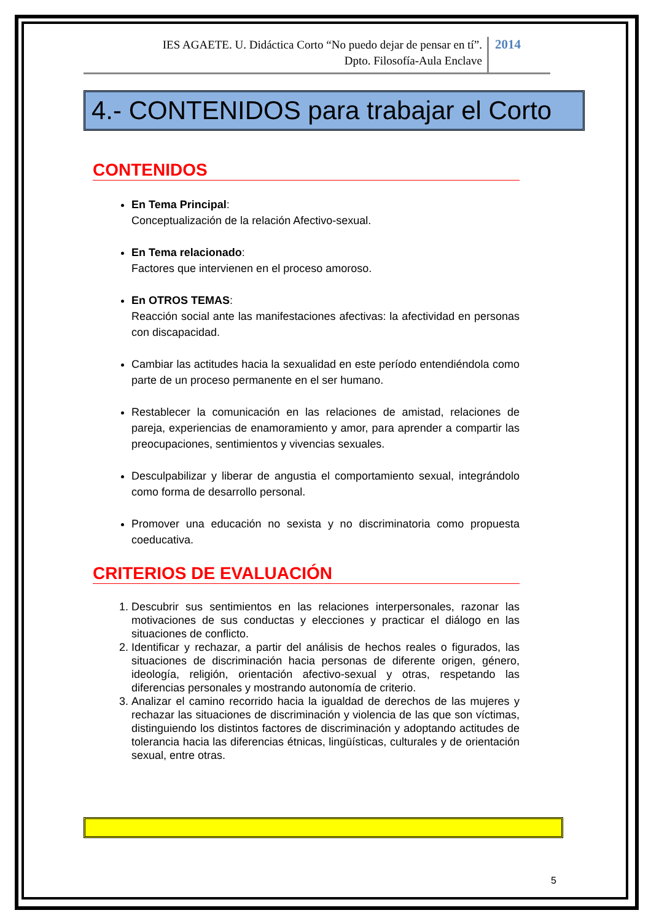IES AGAETE. U. Didáctica Corto “No puedo dejar de pensar en tí”.
Dpto. Filosofía-Aula Enclave
2014
4.- CONTENIDOS para trabajar el Corto
CONTENIDOS
En Tema Principal:
Conceptualización de la relación Afectivo-sexual.
En Tema relacionado:
Factores que intervienen en el proceso amoroso.
En OTROS TEMAS:
Reacción social ante las manifestaciones afectivas: la afectividad en personas con discapacidad.
Cambiar las actitudes hacia la sexualidad en este período entendiéndola como parte de un proceso permanente en el ser humano.
Restablecer la comunicación en las relaciones de amistad, relaciones de pareja, experiencias de enamoramiento y amor, para aprender a compartir las preocupaciones, sentimientos y vivencias sexuales.
Desculpabilizar y liberar de angustia el comportamiento sexual, integrándolo como forma de desarrollo personal.
Promover una educación no sexista y no discriminatoria como propuesta coeducativa.
CRITERIOS DE EVALUACIÓN
1. Descubrir sus sentimientos en las relaciones interpersonales, razonar las motivaciones de sus conductas y elecciones y practicar el diálogo en las situaciones de conflicto.
2. Identificar y rechazar, a partir del análisis de hechos reales o figurados, las situaciones de discriminación hacia personas de diferente origen, género, ideología, religión, orientación afectivo-sexual y otras, respetando las diferencias personales y mostrando autonomía de criterio.
3. Analizar el camino recorrido hacia la igualdad de derechos de las mujeres y rechazar las situaciones de discriminación y violencia de las que son víctimas, distinguiendo los distintos factores de discriminación y adoptando actitudes de tolerancia hacia las diferencias étnicas, lingüísticas, culturales y de orientación sexual, entre otras.
5